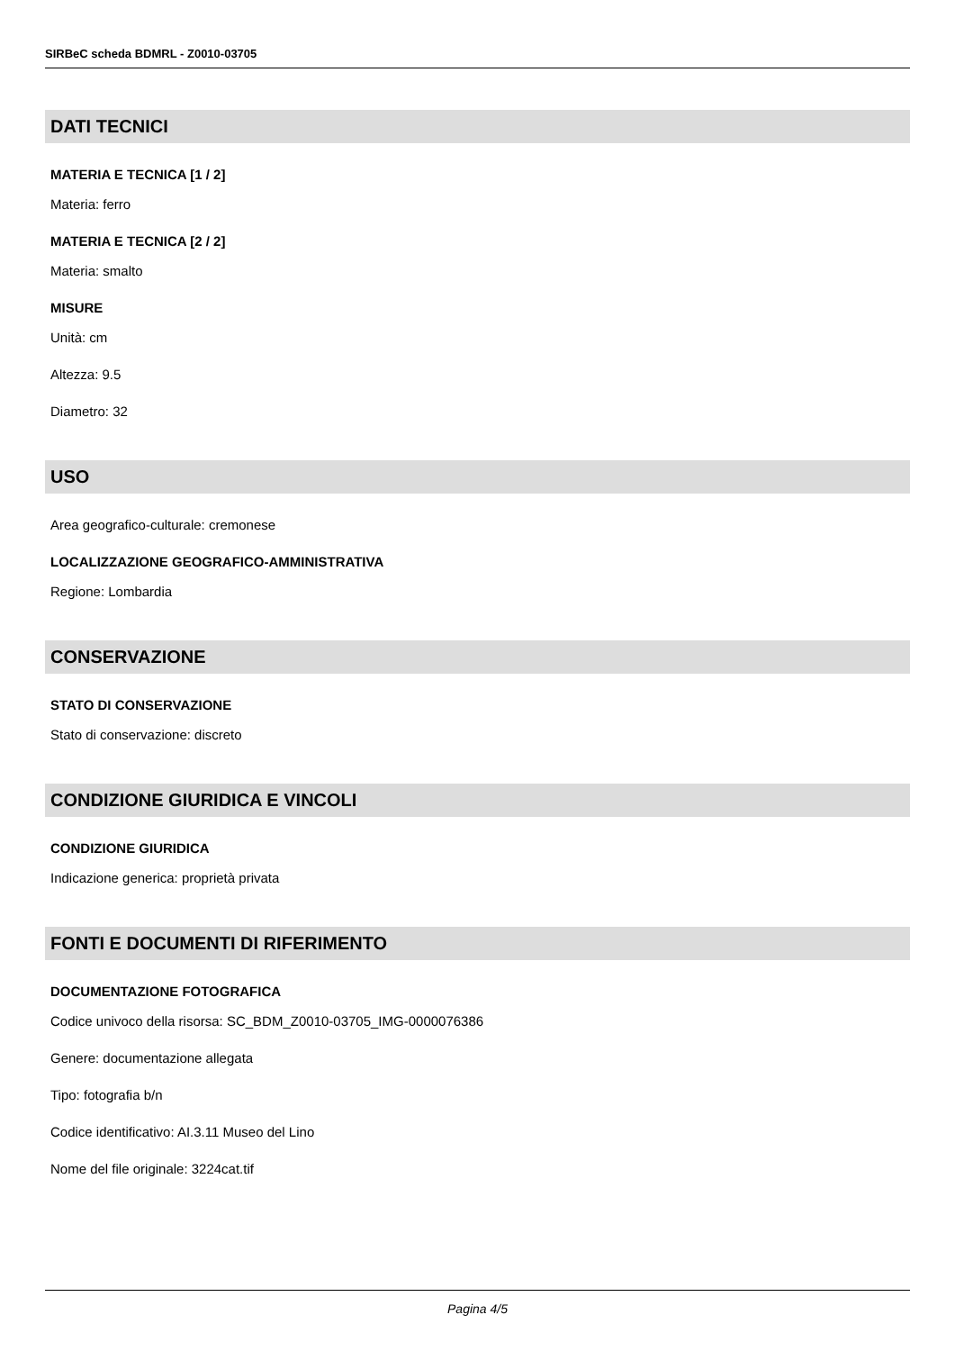SIRBeC scheda BDMRL - Z0010-03705
DATI TECNICI
MATERIA E TECNICA [1 / 2]
Materia: ferro
MATERIA E TECNICA [2 / 2]
Materia: smalto
MISURE
Unità: cm
Altezza: 9.5
Diametro: 32
USO
Area geografico-culturale: cremonese
LOCALIZZAZIONE GEOGRAFICO-AMMINISTRATIVA
Regione: Lombardia
CONSERVAZIONE
STATO DI CONSERVAZIONE
Stato di conservazione: discreto
CONDIZIONE GIURIDICA E VINCOLI
CONDIZIONE GIURIDICA
Indicazione generica: proprietà privata
FONTI E DOCUMENTI DI RIFERIMENTO
DOCUMENTAZIONE FOTOGRAFICA
Codice univoco della risorsa: SC_BDM_Z0010-03705_IMG-0000076386
Genere: documentazione allegata
Tipo: fotografia b/n
Codice identificativo: AI.3.11 Museo del Lino
Nome del file originale: 3224cat.tif
Pagina 4/5